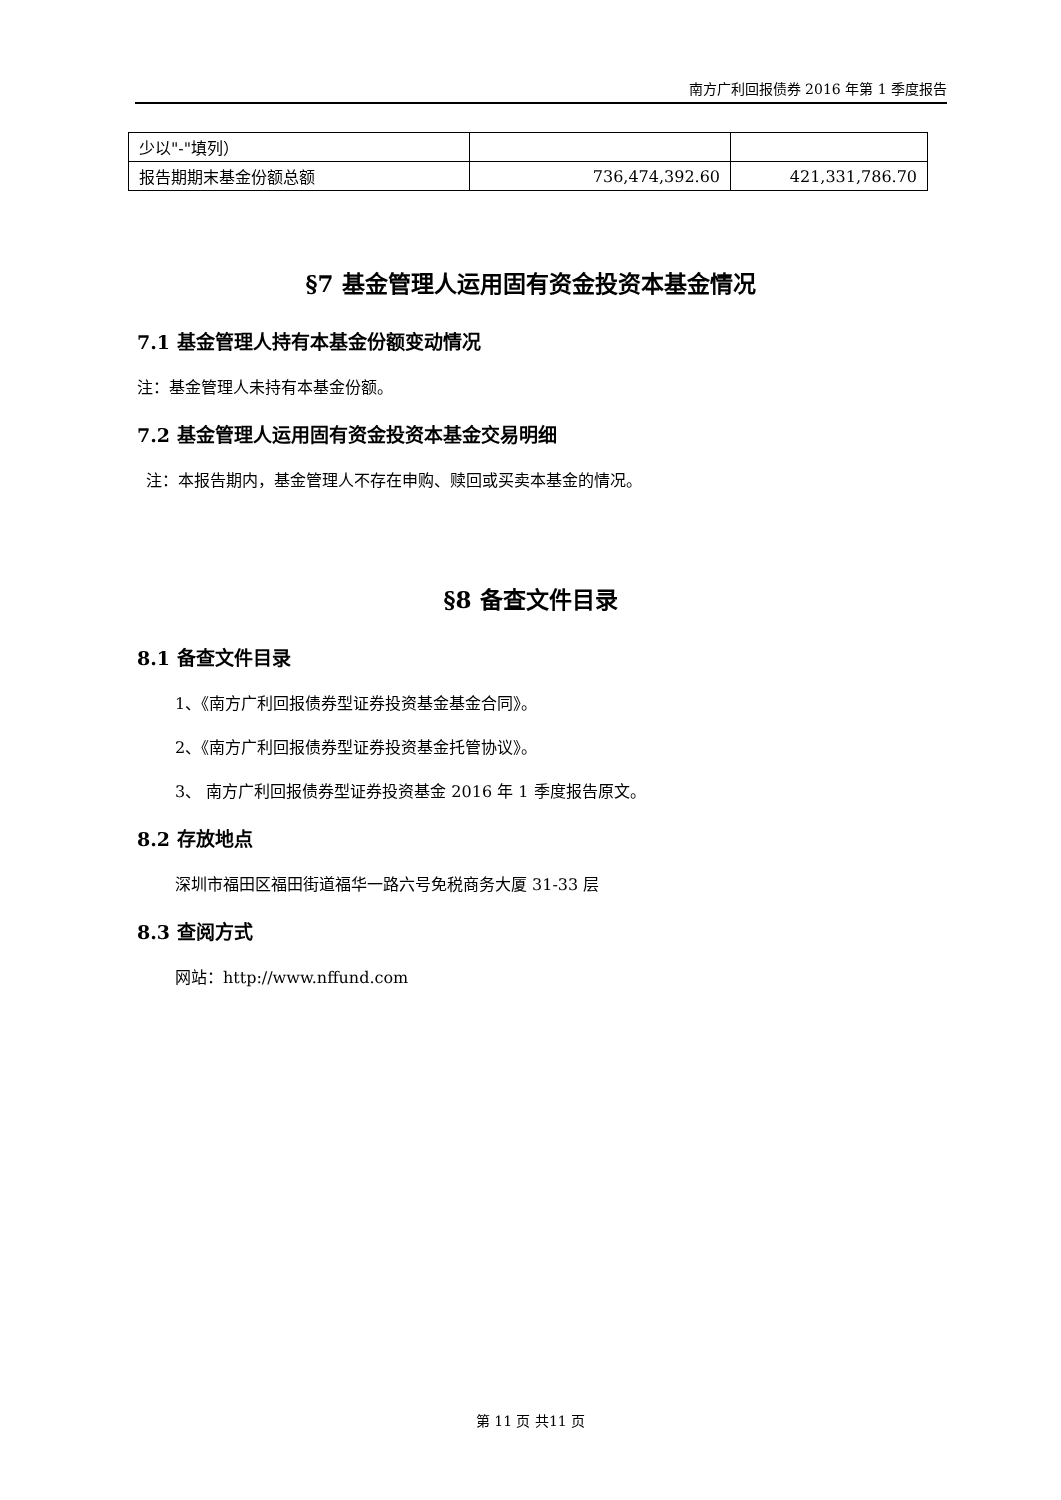南方广利回报债券 2016 年第 1 季度报告
| 少以"-"填列） | | |
| 报告期期末基金份额总额 | 736,474,392.60 | 421,331,786.70 |
§7 基金管理人运用固有资金投资本基金情况
7.1 基金管理人持有本基金份额变动情况
注：基金管理人未持有本基金份额。
7.2 基金管理人运用固有资金投资本基金交易明细
注：本报告期内，基金管理人不存在申购、赎回或买卖本基金的情况。
§8 备查文件目录
8.1 备查文件目录
1、《南方广利回报债券型证券投资基金基金合同》。
2、《南方广利回报债券型证券投资基金托管协议》。
3、 南方广利回报债券型证券投资基金 2016 年 1 季度报告原文。
8.2 存放地点
深圳市福田区福田街道福华一路六号免税商务大厦 31-33 层
8.3 查阅方式
网站：http://www.nffund.com
第 11 页 共11 页